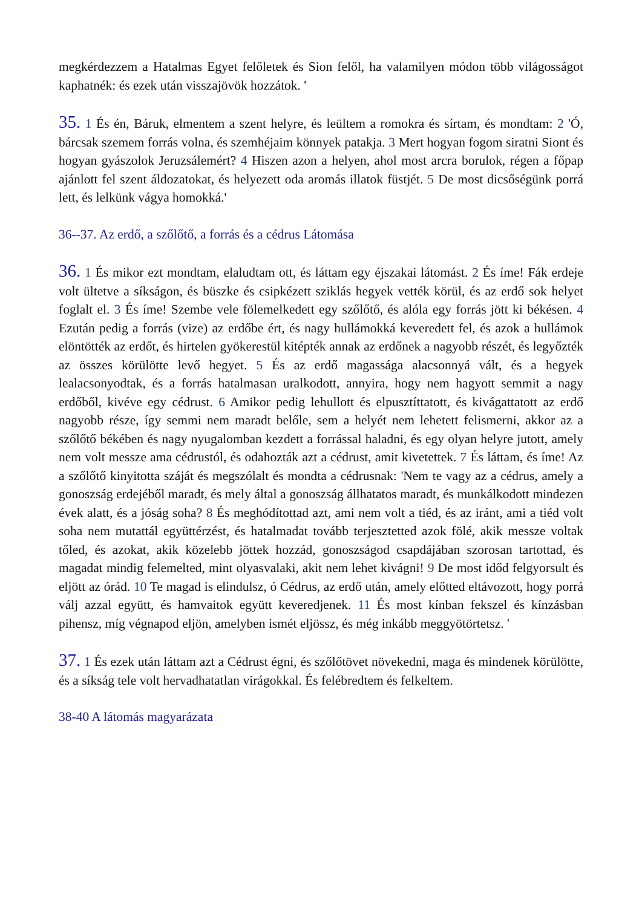megkérdezzem a Hatalmas Egyet felőletek és Sion felől, ha valamilyen módon több világosságot kaphatnék: és ezek után visszajövök hozzátok. '
35. 1 És én, Báruk, elmentem a szent helyre, és leültem a romokra és sírtam, és mondtam: 2 'Ó, bárcsak szemem forrás volna, és szemhéjaim könnyek patakja. 3 Mert hogyan fogom siratni Siont és hogyan gyászolok Jeruzsálemért? 4 Hiszen azon a helyen, ahol most arcra borulok, régen a főpap ajánlott fel szent áldozatokat, és helyezett oda aromás illatok füstjét. 5 De most dicsőségünk porrá lett, és lelkünk vágya homokká.'
36--37. Az erdő, a szőlőtő, a forrás és a cédrus Látomása
36. 1 És mikor ezt mondtam, elaludtam ott, és láttam egy éjszakai látomást. 2 És íme! Fák erdeje volt ültetve a síkságon, és büszke és csipkézett sziklás hegyek vették körül, és az erdő sok helyet foglalt el. 3 És íme! Szembe vele fölemelkedett egy szőlőtő, és alóla egy forrás jött ki békésen. 4 Ezután pedig a forrás (vize) az erdőbe ért, és nagy hullámokká keveredett fel, és azok a hullámok elöntötték az erdőt, és hirtelen gyökerestül kitépték annak az erdőnek a nagyobb részét, és legyőzték az összes körülötte levő hegyet. 5 És az erdő magassága alacsonnyá vált, és a hegyek lealacsonyodtak, és a forrás hatalmasan uralkodott, annyira, hogy nem hagyott semmit a nagy erdőből, kivéve egy cédrust. 6 Amikor pedig lehullott és elpusztíttatott, és kivágattatott az erdő nagyobb része, így semmi nem maradt belőle, sem a helyét nem lehetett felismerni, akkor az a szőlőtő békében és nagy nyugalomban kezdett a forrással haladni, és egy olyan helyre jutott, amely nem volt messze ama cédrustól, és odahozták azt a cédrust, amit kivetettek. 7 És láttam, és íme! Az a szőlőtő kinyitotta száját és megszólalt és mondta a cédrusnak: 'Nem te vagy az a cédrus, amely a gonoszság erdejéből maradt, és mely által a gonoszság állhatatos maradt, és munkálkodott mindezen évek alatt, és a jóság soha? 8 És meghódítottad azt, ami nem volt a tiéd, és az iránt, ami a tiéd volt soha nem mutattál együttérzést, és hatalmadat tovább terjesztetted azok fölé, akik messze voltak tőled, és azokat, akik közelebb jöttek hozzád, gonoszságod csapdájában szorosan tartottad, és magadat mindig felemelted, mint olyasvalaki, akit nem lehet kivágni! 9 De most időd felgyorsult és eljött az órád. 10 Te magad is elindulsz, ó Cédrus, az erdő után, amely előtted eltávozott, hogy porrá válj azzal együtt, és hamvaitok együtt keveredjenek. 11 És most kínban fekszel és kínzásban pihensz, míg végnapod eljön, amelyben ismét eljössz, és még inkább meggyötörtetsz. '
37. 1 És ezek után láttam azt a Cédrust égni, és szőlőtövet növekedni, maga és mindenek körülötte, és a síkság tele volt hervadhatatlan virágokkal. És felébredtem és felkeltem.
38-40 A látomás magyarázata